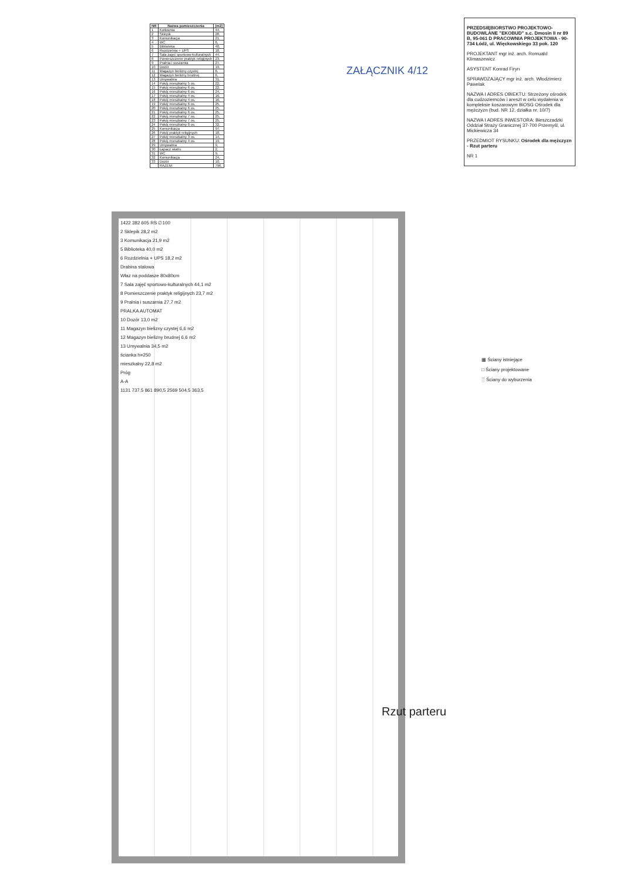| NR | Nazwa pomieszczenia | [m2] |
| --- | --- | --- |
| 1 | Kotłownia | 44, |
| 2 | Sklepik | 28, |
| 3 | Komunikacja | 21, |
| 4 | WC | 6, |
| 5 | Biblioteka | 40, |
| 6 | Rozdzielnia + UPS | 18, |
| 7 | Sala zajęć sportowo-kulturalnych | 44, |
| 8 | Pomieszczenie praktyk religijnych | 23, |
| 9 | Pralnia i suszarnia | 27, |
| 10 | Dozór | 19, |
| 11 | Magazyn bielizny czystej | 6, |
| 12 | Magazyn bielizny brudnej | 6, |
| 13 | Umywalnia | 31, |
| 14 | Pokój mieszkalny 5 os. | 22, |
| 15 | Pokój mieszkalny 6 os. | 22, |
| 16 | Pokój mieszkalny 6 os. | 24, |
| 17 | Pokój mieszkalny 4 os. | 16, |
| 18 | Pokój mieszkalny 4 os. | 16, |
| 19 | Pokój mieszkalny 6 os. | 25, |
| 20 | Pokój mieszkalny 6 os. | 25, |
| 21 | Pokój mieszkalny 6 os. | 25, |
| 22 | Pokój mieszkalny 7 os. | 25, |
| 23 | Pokój mieszkalny 7 os. | 25, |
| 24 | Pokój mieszkalny 8 os. | 32, |
| 25 | Komunikacja | 97, |
| 26 | Pokój praktyk religijnych | 18, |
| 27 | Pokój mieszkalny 3 os. | 14, |
| 28 | Pokój mieszkalny 4 os. | 19, |
| 29 | Umywalnia | 9, |
| 30 | Łapacz wiatru | 2, |
| 31 | WC | 9, |
| 32 | Komunikacja | 24, |
| 33 | Dozór | 10, |
| | RAZEM: | 796, |
ZAŁĄCZNIK 4/12
PRZEDSIĘBIORSTWO PROJEKTOWO-BUDOWLANE "EKOBUD" s.c. Dmosin II nr 89 B, 95-061 D PRACOWNIA PROJEKTOWA - 90-734 Łódź, ul. Więckowskiego 33 pok. 120
PROJEKTANT mgr inż. arch. Romuald Klimaszewicz
ASYSTENT Konrad Firyn
SPRAWDZAJĄCY mgr inż. arch. Włodzimierz Pawelak
NAZWA I ADRES OBIEKTU: Strzeżony ośrodek dla cudzoziemców i areszt w celu wydalenia w kompleksie koszarowym BiOSG Ośrodek dla mężczyzn (bud. NR 12, działka nr. 10/7)
NAZWA I ADRES INWESTORA: Bieszczadzki Oddział Straży Granicznej 37-700 Przemyśl, ul. Mickiewicza 34
PRZEDMIOT RYSUNKU: Ośrodek dla mężczyzn - Rzut parteru
NR 1
1422 382 605 RS ∅100
2 Sklepik 28,2 m2
3 Komunikacja 21,9 m2
5 Biblioteka 40,0 m2
6 Rozdzielnia + UPS 18,2 m2
Drabina stalowa
Właz na poddasze 80x80cm
7 Sala zajęć sportowo-kulturalnych 44,1 m2
8 Pomieszczenie praktyk religijnych 23,7 m2
9 Pralnia i suszarnia 27,7 m2
PRALKA AUTOMAT
10 Dozór 13,0 m2
11 Magazyn bielizny czystej 6,6 m2
12 Magazyn bielizny brudnej 6,6 m2
13 Umywalnia 34,5 m2
ścianka h=250
mieszkalny 22,8 m2
Próg
A-A
1131 737,5 861 890,5 2569 504,5 363,5
Rzut parteru
▦ Ściany istniejące
□ Ściany projektowane
░ Ściany do wyburzenia